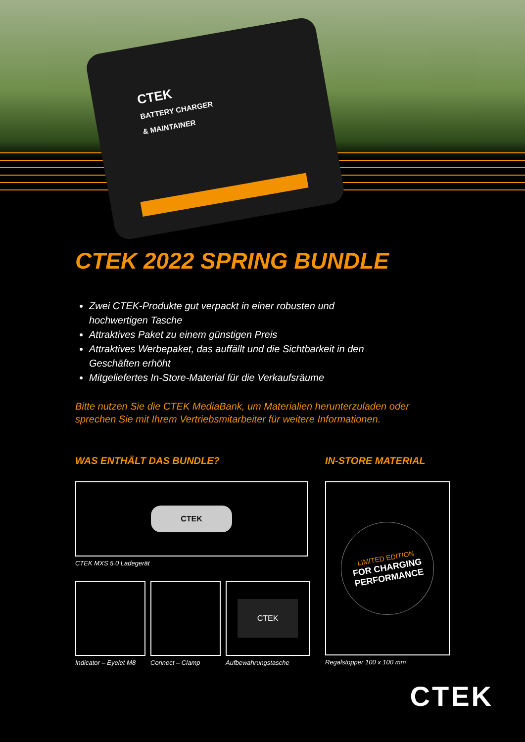CTEK
BATTERY CHARGER
& MAINTAINER
CTEK 2022 SPRING BUNDLE
Zwei CTEK-Produkte gut verpackt in einer robusten und hochwertigen Tasche
Attraktives Paket zu einem günstigen Preis
Attraktives Werbepaket, das auffällt und die Sichtbarkeit in den Geschäften erhöht
Mitgeliefertes In-Store-Material für die Verkaufsräume
Bitte nutzen Sie die CTEK MediaBank, um Materialien herunterzuladen oder sprechen Sie mit Ihrem Vertriebsmitarbeiter für weitere Informationen.
WAS ENTHÄLT DAS BUNDLE?
CTEK
CTEK MXS 5.0 Ladegerät
Indicator – Eyelet M8 Connect – Clamp
CTEK
Aufbewahrungstasche
IN-STORE MATERIAL
LIMITED EDITION
FOR CHARGING
PERFORMANCE
Regalstopper 100 x 100 mm
CTEK